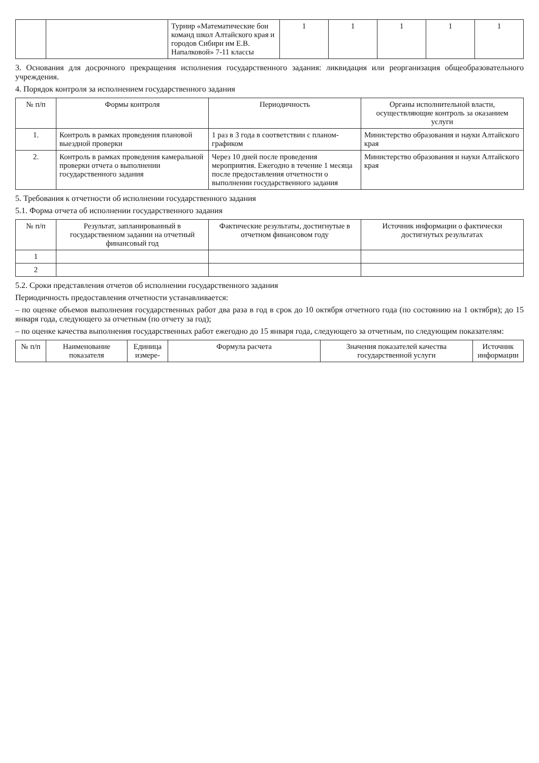| | | Турнир «Математические бои команд школ Алтайского края и городов Сибири им Е.В. Напалковой» 7-11 классы | 1 | 1 | 1 | 1 | 1 |
3. Основания для досрочного прекращения исполнения государственного задания: ликвидация или реорганизация общеобразовательного учреждения.
4. Порядок контроля за исполнением государственного задания
| № п/п | Формы контроля | Периодичность | Органы исполнительной власти, осуществляющие контроль за оказанием услуги |
| --- | --- | --- | --- |
| 1. | Контроль в рамках проведения плановой выездной проверки | 1 раз в 3 года в соответствии с планом-графиком | Министерство образования и науки Алтайского края |
| 2. | Контроль в рамках проведения камеральной проверки отчета о выполнении государственного задания | Через 10 дней после проведения мероприятия. Ежегодно в течение 1 месяца после предоставления отчетности о выполнении государственного задания | Министерство образования и науки Алтайского края |
5. Требования к отчетности об исполнении государственного задания
5.1. Форма отчета об исполнении государственного задания
| № п/п | Результат, запланированный в государственном задании на отчетный финансовый год | Фактические результаты, достигнутые в отчетном финансовом году | Источник информации о фактически достигнутых результатах |
| --- | --- | --- | --- |
| 1 | | | |
| 2 | | | |
5.2. Сроки представления отчетов об исполнении государственного задания
Периодичность предоставления отчетности устанавливается:
– по оценке объемов выполнения государственных работ два раза в год в срок до 10 октября отчетного года (по состоянию на 1 октября); до 15 января года, следующего за отчетным (по отчету за год);
– по оценке качества выполнения государственных работ ежегодно до 15 января года, следующего за отчетным, по следующим показателям:
| № п/п | Наименование показателя | Единица измере- | Формула расчета | Значения показателей качества государственной услуги | Источник информации |
| --- | --- | --- | --- | --- | --- |